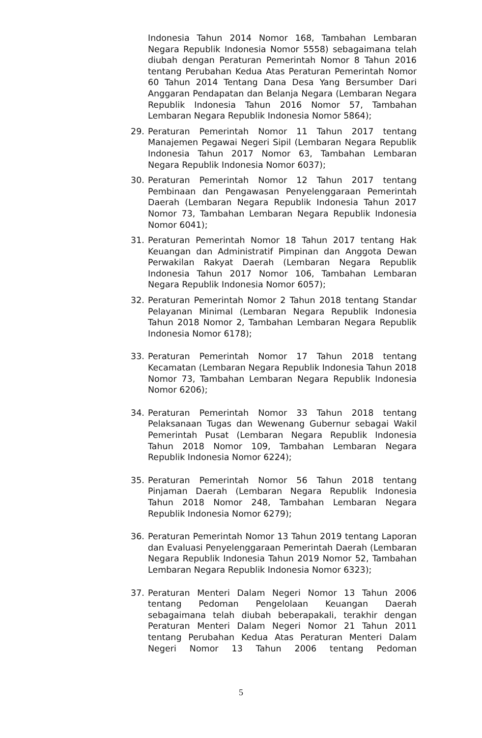Indonesia Tahun 2014 Nomor 168, Tambahan Lembaran Negara Republik Indonesia Nomor 5558) sebagaimana telah diubah dengan Peraturan Pemerintah Nomor 8 Tahun 2016 tentang Perubahan Kedua Atas Peraturan Pemerintah Nomor 60 Tahun 2014 Tentang Dana Desa Yang Bersumber Dari Anggaran Pendapatan dan Belanja Negara (Lembaran Negara Republik Indonesia Tahun 2016 Nomor 57, Tambahan Lembaran Negara Republik Indonesia Nomor 5864);
29. Peraturan Pemerintah Nomor 11 Tahun 2017 tentang Manajemen Pegawai Negeri Sipil (Lembaran Negara Republik Indonesia Tahun 2017 Nomor 63, Tambahan Lembaran Negara Republik Indonesia Nomor 6037);
30. Peraturan Pemerintah Nomor 12 Tahun 2017 tentang Pembinaan dan Pengawasan Penyelenggaraan Pemerintah Daerah (Lembaran Negara Republik Indonesia Tahun 2017 Nomor 73, Tambahan Lembaran Negara Republik Indonesia Nomor 6041);
31. Peraturan Pemerintah Nomor 18 Tahun 2017 tentang Hak Keuangan dan Administratif Pimpinan dan Anggota Dewan Perwakilan Rakyat Daerah (Lembaran Negara Republik Indonesia Tahun 2017 Nomor 106, Tambahan Lembaran Negara Republik Indonesia Nomor 6057);
32. Peraturan Pemerintah Nomor 2 Tahun 2018 tentang Standar Pelayanan Minimal (Lembaran Negara Republik Indonesia Tahun 2018 Nomor 2, Tambahan Lembaran Negara Republik Indonesia Nomor 6178);
33. Peraturan Pemerintah Nomor 17 Tahun 2018 tentang Kecamatan (Lembaran Negara Republik Indonesia Tahun 2018 Nomor 73, Tambahan Lembaran Negara Republik Indonesia Nomor 6206);
34. Peraturan Pemerintah Nomor 33 Tahun 2018 tentang Pelaksanaan Tugas dan Wewenang Gubernur sebagai Wakil Pemerintah Pusat (Lembaran Negara Republik Indonesia Tahun 2018 Nomor 109, Tambahan Lembaran Negara Republik Indonesia Nomor 6224);
35. Peraturan Pemerintah Nomor 56 Tahun 2018 tentang Pinjaman Daerah (Lembaran Negara Republik Indonesia Tahun 2018 Nomor 248, Tambahan Lembaran Negara Republik Indonesia Nomor 6279);
36. Peraturan Pemerintah Nomor 13 Tahun 2019 tentang Laporan dan Evaluasi Penyelenggaraan Pemerintah Daerah (Lembaran Negara Republik Indonesia Tahun 2019 Nomor 52, Tambahan Lembaran Negara Republik Indonesia Nomor 6323);
37. Peraturan Menteri Dalam Negeri Nomor 13 Tahun 2006 tentang Pedoman Pengelolaan Keuangan Daerah sebagaimana telah diubah beberapakali, terakhir dengan Peraturan Menteri Dalam Negeri Nomor 21 Tahun 2011 tentang Perubahan Kedua Atas Peraturan Menteri Dalam Negeri Nomor 13 Tahun 2006 tentang Pedoman
5